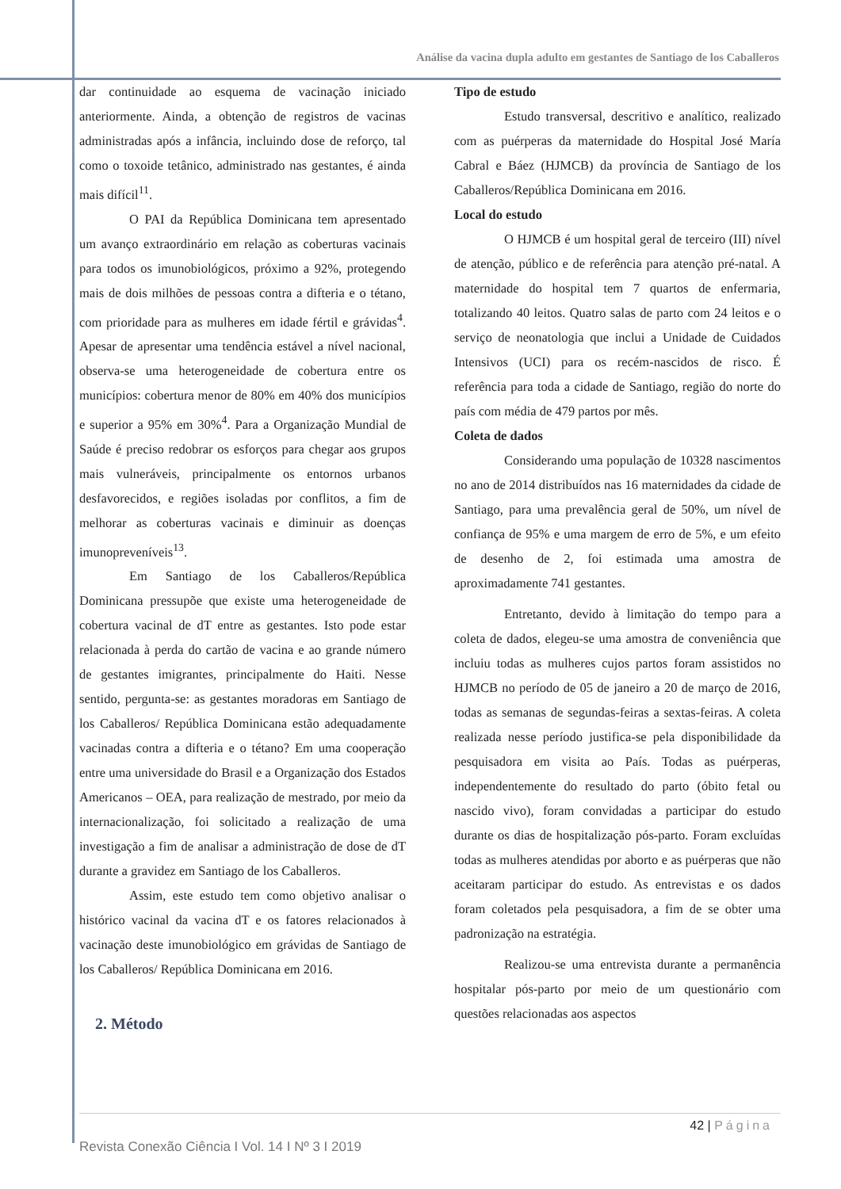Análise da vacina dupla adulto em gestantes de Santiago de los Caballeros
dar continuidade ao esquema de vacinação iniciado anteriormente. Ainda, a obtenção de registros de vacinas administradas após a infância, incluindo dose de reforço, tal como o toxoide tetânico, administrado nas gestantes, é ainda mais difícil<sup>11</sup>.
O PAI da República Dominicana tem apresentado um avanço extraordinário em relação as coberturas vacinais para todos os imunobiológicos, próximo a 92%, protegendo mais de dois milhões de pessoas contra a difteria e o tétano, com prioridade para as mulheres em idade fértil e grávidas<sup>4</sup>. Apesar de apresentar uma tendência estável a nível nacional, observa-se uma heterogeneidade de cobertura entre os municípios: cobertura menor de 80% em 40% dos municípios e superior a 95% em 30%<sup>4</sup>. Para a Organização Mundial de Saúde é preciso redobrar os esforços para chegar aos grupos mais vulneráveis, principalmente os entornos urbanos desfavorecidos, e regiões isoladas por conflitos, a fim de melhorar as coberturas vacinais e diminuir as doenças imunopreveníveis<sup>13</sup>.
Em Santiago de los Caballeros/República Dominicana pressupõe que existe uma heterogeneidade de cobertura vacinal de dT entre as gestantes. Isto pode estar relacionada à perda do cartão de vacina e ao grande número de gestantes imigrantes, principalmente do Haiti. Nesse sentido, pergunta-se: as gestantes moradoras em Santiago de los Caballeros/ República Dominicana estão adequadamente vacinadas contra a difteria e o tétano? Em uma cooperação entre uma universidade do Brasil e a Organização dos Estados Americanos – OEA, para realização de mestrado, por meio da internacionalização, foi solicitado a realização de uma investigação a fim de analisar a administração de dose de dT durante a gravidez em Santiago de los Caballeros.
Assim, este estudo tem como objetivo analisar o histórico vacinal da vacina dT e os fatores relacionados à vacinação deste imunobiológico em grávidas de Santiago de los Caballeros/ República Dominicana em 2016.
2. Método
Tipo de estudo
Estudo transversal, descritivo e analítico, realizado com as puérperas da maternidade do Hospital José María Cabral e Báez (HJMCB) da província de Santiago de los Caballeros/República Dominicana em 2016.
Local do estudo
O HJMCB é um hospital geral de terceiro (III) nível de atenção, público e de referência para atenção pré-natal. A maternidade do hospital tem 7 quartos de enfermaria, totalizando 40 leitos. Quatro salas de parto com 24 leitos e o serviço de neonatologia que inclui a Unidade de Cuidados Intensivos (UCI) para os recém-nascidos de risco. É referência para toda a cidade de Santiago, região do norte do país com média de 479 partos por mês.
Coleta de dados
Considerando uma população de 10328 nascimentos no ano de 2014 distribuídos nas 16 maternidades da cidade de Santiago, para uma prevalência geral de 50%, um nível de confiança de 95% e uma margem de erro de 5%, e um efeito de desenho de 2, foi estimada uma amostra de aproximadamente 741 gestantes.
Entretanto, devido à limitação do tempo para a coleta de dados, elegeu-se uma amostra de conveniência que incluiu todas as mulheres cujos partos foram assistidos no HJMCB no período de 05 de janeiro a 20 de março de 2016, todas as semanas de segundas-feiras a sextas-feiras. A coleta realizada nesse período justifica-se pela disponibilidade da pesquisadora em visita ao País. Todas as puérperas, independentemente do resultado do parto (óbito fetal ou nascido vivo), foram convidadas a participar do estudo durante os dias de hospitalização pós-parto. Foram excluídas todas as mulheres atendidas por aborto e as puérperas que não aceitaram participar do estudo. As entrevistas e os dados foram coletados pela pesquisadora, a fim de se obter uma padronização na estratégia.
Realizou-se uma entrevista durante a permanência hospitalar pós-parto por meio de um questionário com questões relacionadas aos aspectos
42 | Página
Revista Conexão Ciência I Vol. 14 I Nº 3 I 2019